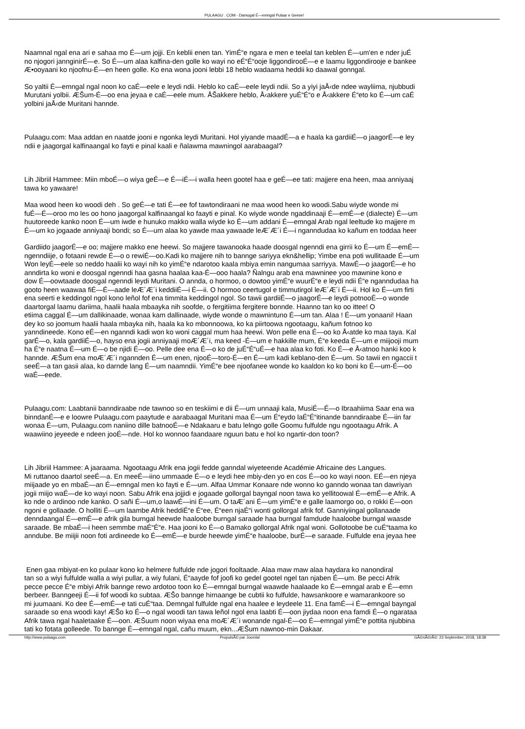PULAAGU . COM - Damugal É—emngal Pulaar e Geese!
Naamnal ngal ena ari e sahaa mo É—um jojji. En keblii enen tan. YimÉ“e ngara e men e teelal tan keblen É—um'en e nder juÉ
no njogori jannginirÉ—e. So É—um alaa kalfina-den golle ko wayi no eÉ“É“ooje liggondirooÉ—e e laamu liggondirooje e bankee
Æ•ooyaani ko njoofnu-É—en heen golle. Ko ena wona jooni lebbi 18 heblo wadaama heddii ko daawal gonngal.
So yaltii É—emngal ngal noon ko caÉ—eele e leydi ndii. Heblo ko caÉ—eele leydi ndii. So a yiyi jaÅ‹de ndee wayliima, njubbudi
Murutani yolbii. ÆŠum-É—oo ena jeyaa e caÉ—eele mum. ÅŠakkere heblo, Å‹akkere yuÉ“É“o e Å‹akkere É“eto ko É—um caÉ
yolbini jaÅ‹de Muritani hannde.
Pulaagu.com: Maa addan en naatde jooni e ngonka leydi Muritani. Hol yiyande maadÉ—a e haala ka gardiiÉ—o jaagorÉ—e ley
ndii e jaagorgal kalfinaangal ko fayti e pinal kaali e ñalawma mawningol aarabaagal?
Lih Jibriil Hammee: Miin mboÉ—o wiya geÉ—e É—iÉ—i walla heen gootel haa e geÉ—ee tati: majjere ena heen, maa anniyaaj
tawa ko yawaare!
Maa wood heen ko woodi deh . So geÉ—e tati É—ee fof tawtondiraani ne maa wood heen ko woodi.Sabu wiyde wonde mi
fuÉ—É—oroo mo les oo hono jaagorgal kalfinaangal ko faayti e pinal. Ko wiyde wonde ngaddinaaji É—emÉ—e (dialecte) É—um
huutoreede kanko noon É—um iwde e hunuko makko walla wiyde ko É—um addani É—emngal Arab ngal leeltude ko majjere m
É—um ko jogaade anniyaaji bondi; so É—um alaa ko yawde maa yawaade leÆ´Æ´i É—i nganndudaa ko kañum en toddaa heer
Gardiido jaagorÉ—e oo; majjere makko ene heewi. So majjere tawanooka haade doosgal ngenndi ena girrii ko É—um É—emÉ—
ngenndiije, o fotaani rewde É—o o rewiÉ—oo.Kadi ko majjere nih to bannge sariyya ekn&hellip; Yimbe ena poti wullitaade É—um
Won leyÉ—eele so neddo haalii ko wayi nih ko yimÉ“e ndarotoo kaala mbiya emin nangumaa sarriyya. MawÉ—o jaagorÉ—e ho
anndirta ko woni e doosgal ngenndi haa gasna haalaa kaa-É—ooo haala? Ñalngu arab ena mawninee yoo mawnine kono e
dow É—oowtaade doosgal ngenndi leydi Muritani. O annda, o hormoo, o dowtoo yimÉ“e wuurÉ“e e leydi ndii É“e nganndudaa ha
gooto heen waawaa fiÉ—É—aade leÆ´Æ´i keddiiÉ—i É—ii. O hormoo ceertugol e timmutirgol leÆ´Æ´i É—ii. Hol ko É—um firti
ena seerti e keddingol ngol kono leñol fof ena timmita keddingol ngol. So tawii gardiiÉ—o jaagorÉ—e leydi potnooÉ—o wonde
daartorgal laamu dariima, haalii haala mbaayka nih soofde, o fergitiima fergitere bonnde. Haanno tan ko oo ittee! O
etiima caggal É—um dallikinaade, wonaa kam dallinaade, wiyde wonde o mawnintuno É—um tan. Alaa ! É—um yonaani! Haan
dey ko so joomum haalii haala mbayka nih, haala ka ko mbonnoowa, ko ka piirtoowa ngootaagu, kañum fotnoo ko
yanndineede. Kono eÉ—en nganndi kadi won ko woni caggal mum haa heewi. Won pelle ena É—oo ko Å‹atde ko maa taya. Kal
garÉ—o, kala gardiiÉ—o, hayso ena jogii anniyaaji moÆ´Æ´i, ma keed -É—um e hakkille mum, É“e keeda É—um e miijooji mum
ha É“e naatna É—um É—o be njidi É—oo. Pelle dee ena É—o ko de juÉ“É“uÉ—e haa alaa ko foti. Ko É—e Å‹atnoo hanki koo k
hannde. ÆŠum ena moÆ´Æ´i ngannden É—um enen, njooÉ—toro-É—en É—um kadi keblano-den É—um. So tawii en ngaccii t
seeÉ—a tan gasii alaa, ko darnde lang É—um naamndii. YimÉ“e bee njoofanee wonde ko kaaldon ko ko boni ko É—um-É—oo
waÉ—eede.
Pulaagu.com: Laabtanii banndiraabe nde tawnoo so en teskiimi e dii É—um unnaaji kala, MusiÉ—É—o Ibraahiima Saar ena wa
binndanÉ—e e loowre Pulaagu.com paaytude e aarabaagal Muritani maa É—um É“eydo laÉ“É“itinande banndiraabe É—iin far
wonaa É—um, Pulaagu.com naniino dille batnooÉ—e Ndakaaru e batu lelngo golle Goomu fulfulde ngu ngootaagu Afrik. A
waawiino jeyeede e ndeen jooÉ—nde. Hol ko wonnoo faandaare nguun batu e hol ko ngartir-don toon?
Lih Jibriil Hammee: A jaaraama. Ngootaagu Afrik ena jogii fedde ganndal wiyeteende Académie Africaine des Langues.
Mi ruttanoo daartol seeÉ—a. En meeÉ—iino ummaade É—o e leydi hee mbiy-den yo en cos É—oo ko wayi noon. EÉ—en njeya
miijaade yo en mbaÉ—an É—emngal men ko fayti e É—um. Alfaa Ummar Konaare nde wonno ko ganndo wonaa tan dawriyan
jogii miijo waÉ—de ko wayi noon. Sabu Afrik ena jojjidi e jogaade gollorgal bayngal noon tawa ko yellitoowal É—emÉ—e Afrik. A
ko nde o ardinoo nde kanko. O sañi É—um,o laawÉ—ini É—um. O taÆ´ani É—um yimÉ“e e galle laamorgo oo, o rokki É—oon
ngoni e gollaade. O holliti É—um laambe Afrik heddiÉ“e É“ee, É“een njaÉ“i wonti gollorgal afrik fof. Ganniyiingal gollanaade
denndaangal É—emÉ—e afrik gila burngal heewde haaloobe burngal saraade haa burngal famdude haaloobe burngal waasde
saraade. Be mbaÉ—i heen semmbe maÉ“É“e. Haa jooni ko É—o Bamako gollorgal Afrik ngal woni. Gollotoobe be cuÉ“taama ko
anndube. Be miijii noon foti ardineede ko É—emÉ—e burde heewde yimÉ“e haaloobe, burÉ—e saraade. Fulfulde ena jeyaa hee
Enen gaa mbiyat-en ko pulaar kono ko helmere fulfulde nde jogori fooltaade. Alaa maw maw alaa haydara ko nanondiral
tan so a wiyi fulfulde walla a wiyi pullar, a wiy fulani, É“aayde fof joofi ko gedel gootel ngel tan njaben É—um. Be pecci Afrik
pecce pecce É“e mbiyi Afrik bannge rewo ardotoo toon ko É—emngal burngal waawde haalaade ko É—emngal arab e É—emn
berbeer. Banngeeji É—ii fof woodi ko subtaa. ÆŠo bannge hirnaange be cubtii ko fulfulde, hawsankoore e wamarankoore so
mi juumaani. Ko dee É—emÉ—e tati cuÉ“taa. Demngal fulfulde ngal ena haalee e leydeele 11. Ena famÉ—i É—emngal bayngal
saraade so ena woodi kay! ÆŠo ko É—o ngal woodi tan tawa leñol ngol ena laabti É—oon jiydaa noon ena famdi É—o ngarataa
Afrik tawa ngal haaletaake É—oon. ÆŠuum noon wiyaa ena moÆ´Æ´i wonande ngal-É—oo É—emngal yimÉ“e pottita njubbina
tati ko fotata golleede. To bannge É—emngal ngal, cañu muum, ekn...ÆŠum nawnoo-min Dakaar.
http://www.pulaagu.com PropulsÃ© par Joomla! GÃ©nÃ©rÃ©: 23 September, 2018, 18:38